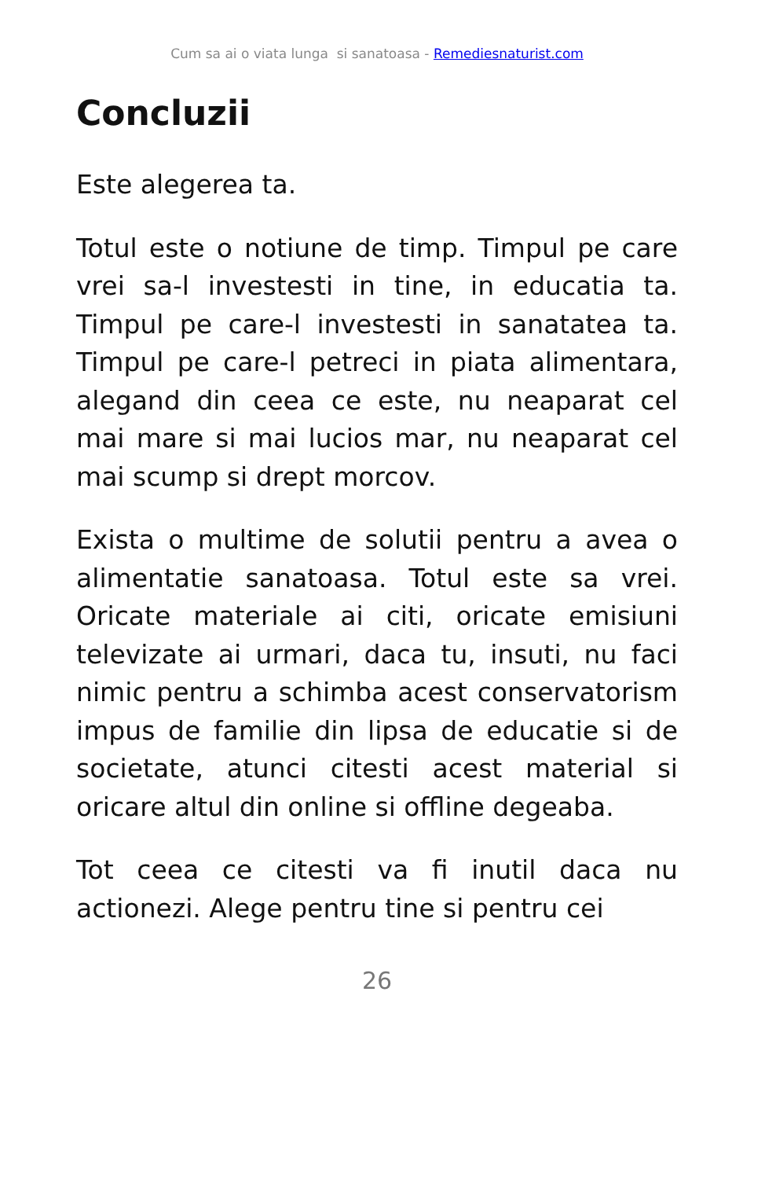Cum sa ai o viata lunga si sanatoasa - Remediesnaturist.com
Concluzii
Este alegerea ta.
Totul este o notiune de timp. Timpul pe care vrei sa-l investesti in tine, in educatia ta. Timpul pe care-l investesti in sanatatea ta. Timpul pe care-l petreci in piata alimentara, alegand din ceea ce este, nu neaparat cel mai mare si mai lucios mar, nu neaparat cel mai scump si drept morcov.
Exista o multime de solutii pentru a avea o alimentatie sanatoasa. Totul este sa vrei. Oricate materiale ai citi, oricate emisiuni televizate ai urmari, daca tu, insuti, nu faci nimic pentru a schimba acest conservatorism impus de familie din lipsa de educatie si de societate, atunci citesti acest material si oricare altul din online si offline degeaba.
Tot ceea ce citesti va fi inutil daca nu actionezi. Alege pentru tine si pentru cei
26